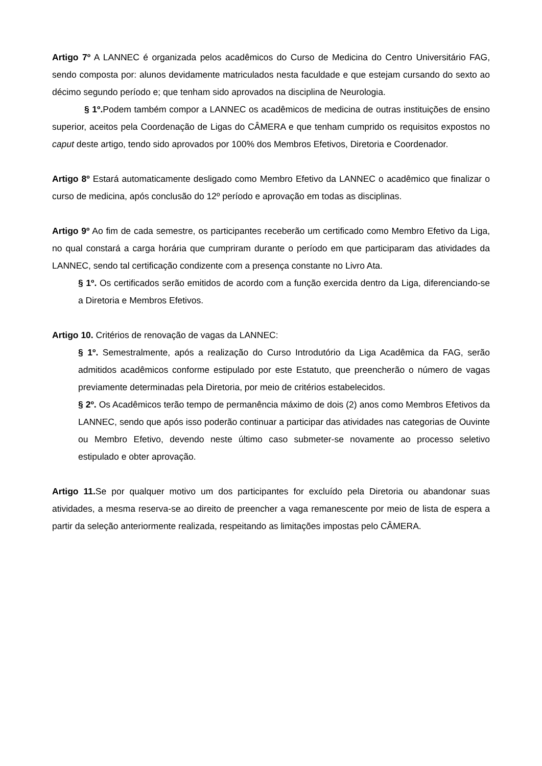Artigo 7º A LANNEC é organizada pelos acadêmicos do Curso de Medicina do Centro Universitário FAG, sendo composta por: alunos devidamente matriculados nesta faculdade e que estejam cursando do sexto ao décimo segundo período e; que tenham sido aprovados na disciplina de Neurologia.
§ 1º. Podem também compor a LANNEC os acadêmicos de medicina de outras instituições de ensino superior, aceitos pela Coordenação de Ligas do CÂMERA e que tenham cumprido os requisitos expostos no caput deste artigo, tendo sido aprovados por 100% dos Membros Efetivos, Diretoria e Coordenador.
Artigo 8º Estará automaticamente desligado como Membro Efetivo da LANNEC o acadêmico que finalizar o curso de medicina, após conclusão do 12º período e aprovação em todas as disciplinas.
Artigo 9º Ao fim de cada semestre, os participantes receberão um certificado como Membro Efetivo da Liga, no qual constará a carga horária que cumpriram durante o período em que participaram das atividades da LANNEC, sendo tal certificação condizente com a presença constante no Livro Ata.
§ 1º. Os certificados serão emitidos de acordo com a função exercida dentro da Liga, diferenciando-se a Diretoria e Membros Efetivos.
Artigo 10. Critérios de renovação de vagas da LANNEC:
§ 1º. Semestralmente, após a realização do Curso Introdutório da Liga Acadêmica da FAG, serão admitidos acadêmicos conforme estipulado por este Estatuto, que preencherão o número de vagas previamente determinadas pela Diretoria, por meio de critérios estabelecidos.
§ 2º. Os Acadêmicos terão tempo de permanência máximo de dois (2) anos como Membros Efetivos da LANNEC, sendo que após isso poderão continuar a participar das atividades nas categorias de Ouvinte ou Membro Efetivo, devendo neste último caso submeter-se novamente ao processo seletivo estipulado e obter aprovação.
Artigo 11. Se por qualquer motivo um dos participantes for excluído pela Diretoria ou abandonar suas atividades, a mesma reserva-se ao direito de preencher a vaga remanescente por meio de lista de espera a partir da seleção anteriormente realizada, respeitando as limitações impostas pelo CÂMERA.